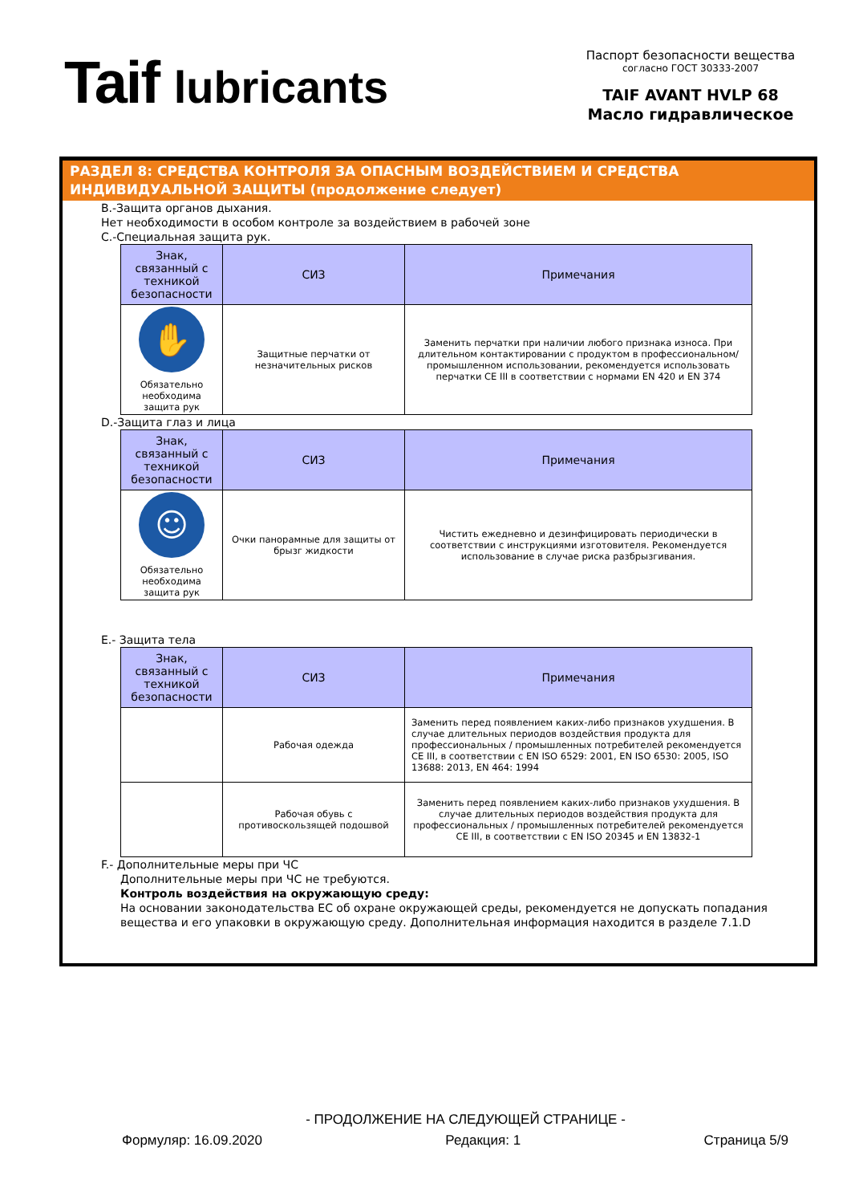Taif lubricants
Паспорт безопасности вещества
согласно ГОСТ 30333-2007
TAIF AVANT HVLP 68
Масло гидравлическое
РАЗДЕЛ 8: СРЕДСТВА КОНТРОЛЯ ЗА ОПАСНЫМ ВОЗДЕЙСТВИЕМ И СРЕДСТВА ИНДИВИДУАЛЬНОЙ ЗАЩИТЫ (продолжение следует)
B.-Защита органов дыхания.
Нет необходимости в особом контроле за воздействием в рабочей зоне
C.-Специальная защита рук.
| Знак, связанный с техникой безопасности | СИЗ | Примечания |
| --- | --- | --- |
| ✋ Обязательно необходима защита рук | Защитные перчатки от незначительных рисков | Заменить перчатки при наличии любого признака износа. При длительном контактировании с продуктом в профессиональном/промышленном использовании, рекомендуется использовать перчатки CE III в соответствии с нормами EN 420 и EN 374 |
D.-Защита глаз и лица
| Знак, связанный с техникой безопасности | СИЗ | Примечания |
| --- | --- | --- |
| ☺ Обязательно необходима защита рук | Очки панорамные для защиты от брызг жидкости | Чистить ежедневно и дезинфицировать периодически в соответствии с инструкциями изготовителя. Рекомендуется использование в случае риска разбрызгивания. |
E.- Защита тела
| Знак, связанный с техникой безопасности | СИЗ | Примечания |
| --- | --- | --- |
| | Рабочая одежда | Заменить перед появлением каких-либо признаков ухудшения. В случае длительных периодов воздействия продукта для профессиональных / промышленных потребителей рекомендуется CE III, в соответствии с EN ISO 6529: 2001, EN ISO 6530: 2005, ISO 13688: 2013, EN 464: 1994 |
| | Рабочая обувь с противоскользящей подошвой | Заменить перед появлением каких-либо признаков ухудшения. В случае длительных периодов воздействия продукта для профессиональных / промышленных потребителей рекомендуется CE III, в соответствии с EN ISO 20345 и EN 13832-1 |
F.- Дополнительные меры при ЧС
Дополнительные меры при ЧС не требуются.
Контроль воздействия на окружающую среду:
На основании законодательства ЕС об охране окружающей среды, рекомендуется не допускать попадания вещества и его упаковки в окружающую среду. Дополнительная информация находится в разделе 7.1.D
- ПРОДОЛЖЕНИЕ НА СЛЕДУЮЩЕЙ СТРАНИЦЕ -
Формуляр: 16.09.2020 Редакция: 1 Страница 5/9